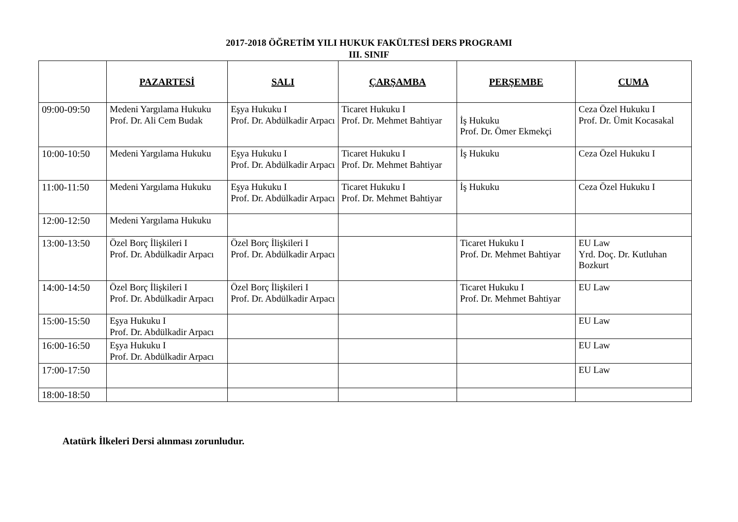2017-2018 ÖĞRETİM YILI HUKUK FAKÜLTESİ DERS PROGRAMI
III. SINIF
| | PAZARTESİ | SALI | ÇARŞAMBA | PERŞEMBE | CUMA |
| 09:00-09:50 | Medeni Yargılama Hukuku Prof. Dr. Ali Cem Budak | Eşya Hukuku I Prof. Dr. Abdülkadir Arpacı | Ticaret Hukuku I Prof. Dr. Mehmet Bahtiyar | İş Hukuku Prof. Dr. Ömer Ekmekçi | Ceza Özel Hukuku I Prof. Dr. Ümit Kocasakal |
| 10:00-10:50 | Medeni Yargılama Hukuku | Eşya Hukuku I Prof. Dr. Abdülkadir Arpacı | Ticaret Hukuku I Prof. Dr. Mehmet Bahtiyar | İş Hukuku | Ceza Özel Hukuku I |
| 11:00-11:50 | Medeni Yargılama Hukuku | Eşya Hukuku I Prof. Dr. Abdülkadir Arpacı | Ticaret Hukuku I Prof. Dr. Mehmet Bahtiyar | İş Hukuku | Ceza Özel Hukuku I |
| 12:00-12:50 | Medeni Yargılama Hukuku | | | | |
| 13:00-13:50 | Özel Borç İlişkileri I Prof. Dr. Abdülkadir Arpacı | Özel Borç İlişkileri I Prof. Dr. Abdülkadir Arpacı | | Ticaret Hukuku I Prof. Dr. Mehmet Bahtiyar | EU Law Yrd. Doç. Dr. Kutluhan Bozkurt |
| 14:00-14:50 | Özel Borç İlişkileri I Prof. Dr. Abdülkadir Arpacı | Özel Borç İlişkileri I Prof. Dr. Abdülkadir Arpacı | | Ticaret Hukuku I Prof. Dr. Mehmet Bahtiyar | EU Law |
| 15:00-15:50 | Eşya Hukuku I Prof. Dr. Abdülkadir Arpacı | | | | EU Law |
| 16:00-16:50 | Eşya Hukuku I Prof. Dr. Abdülkadir Arpacı | | | | EU Law |
| 17:00-17:50 | | | | | EU Law |
| 18:00-18:50 | | | | | |
Atatürk İlkeleri Dersi alınması zorunludur.